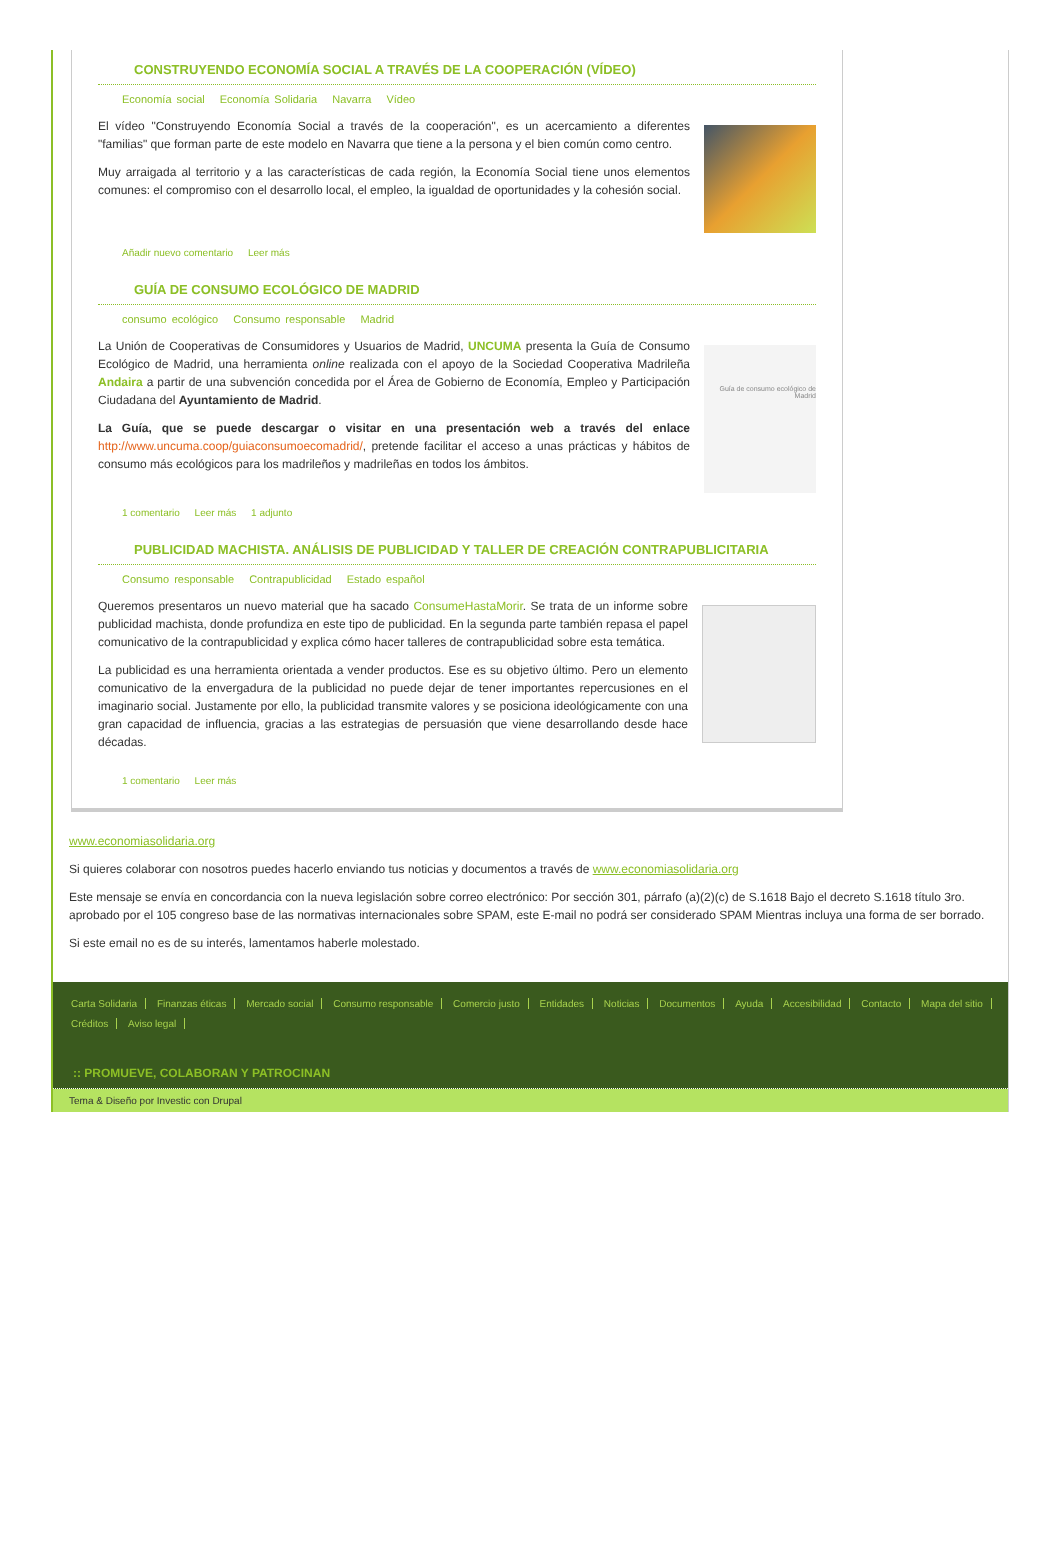CONSTRUYENDO ECONOMÍA SOCIAL A TRAVÉS DE LA COOPERACIÓN (VÍDEO)
Economía social Economía Solidaria Navarra Vídeo
El vídeo "Construyendo Economía Social a través de la cooperación", es un acercamiento a diferentes "familias" que forman parte de este modelo en Navarra que tiene a la persona y el bien común como centro.
Muy arraigada al territorio y a las características de cada región, la Economía Social tiene unos elementos comunes: el compromiso con el desarrollo local, el empleo, la igualdad de oportunidades y la cohesión social.
Añadir nuevo comentario Leer más
GUÍA DE CONSUMO ECOLÓGICO DE MADRID
consumo ecológico Consumo responsable Madrid
La Unión de Cooperativas de Consumidores y Usuarios de Madrid, UNCUMA presenta la Guía de Consumo Ecológico de Madrid, una herramienta online realizada con el apoyo de la Sociedad Cooperativa Madrileña Andaira a partir de una subvención concedida por el Área de Gobierno de Economía, Empleo y Participación Ciudadana del Ayuntamiento de Madrid.
La Guía, que se puede descargar o visitar en una presentación web a través del enlace http://www.uncuma.coop/guiaconsumoecomadrid/, pretende facilitar el acceso a unas prácticas y hábitos de consumo más ecológicos para los madrileños y madrileñas en todos los ámbitos.
Guía de consumo ecológico de Madrid
1 comentario Leer más 1 adjunto
PUBLICIDAD MACHISTA. ANÁLISIS DE PUBLICIDAD Y TALLER DE CREACIÓN CONTRAPUBLICITARIA
Consumo responsable Contrapublicidad Estado español
Queremos presentaros un nuevo material que ha sacado ConsumeHastaMorir. Se trata de un informe sobre publicidad machista, donde profundiza en este tipo de publicidad. En la segunda parte también repasa el papel comunicativo de la contrapublicidad y explica cómo hacer talleres de contrapublicidad sobre esta temática.
La publicidad es una herramienta orientada a vender productos. Ese es su objetivo último. Pero un elemento comunicativo de la envergadura de la publicidad no puede dejar de tener importantes repercusiones en el imaginario social. Justamente por ello, la publicidad transmite valores y se posiciona ideológicamente con una gran capacidad de influencia, gracias a las estrategias de persuasión que viene desarrollando desde hace décadas.
1 comentario Leer más
www.economiasolidaria.org
Si quieres colaborar con nosotros puedes hacerlo enviando tus noticias y documentos a través de www.economiasolidaria.org
Este mensaje se envía en concordancia con la nueva legislación sobre correo electrónico: Por sección 301, párrafo (a)(2)(c) de S.1618 Bajo el decreto S.1618 título 3ro. aprobado por el 105 congreso base de las normativas internacionales sobre SPAM, este E-mail no podrá ser considerado SPAM Mientras incluya una forma de ser borrado.
Si este email no es de su interés, lamentamos haberle molestado.
Carta Solidaria Finanzas éticas Mercado social Consumo responsable Comercio justo Entidades Noticias Documentos Ayuda Accesibilidad Contacto Mapa del sitio Créditos Aviso legal
:: PROMUEVE, COLABORAN Y PATROCINAN
Tema & Diseño por Investic con Drupal